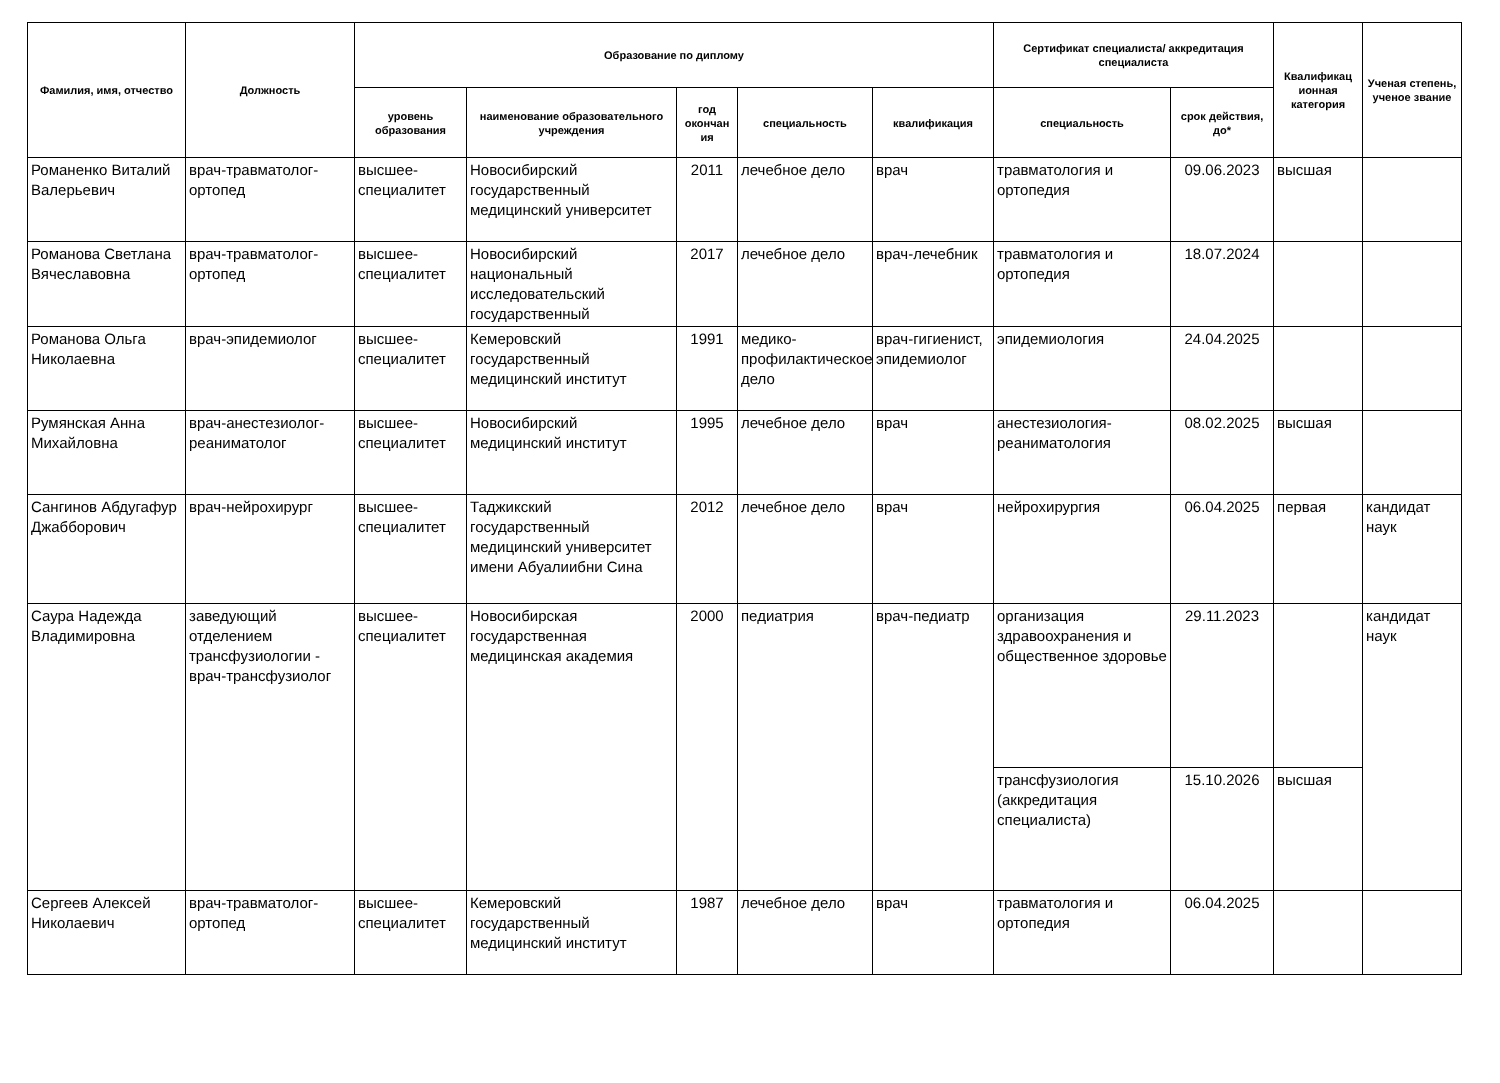| Фамилия, имя, отчество | Должность | Образование по диплому | | | | | Сертификат специалиста/ аккредитация специалиста | | Квалификац ионная категория | Ученая степень, ученое звание |
| --- | --- | --- | --- | --- | --- | --- | --- | --- | --- | --- |
| | | уровень образования | наименование образовательного учреждения | год окончан ия | специальность | квалификация | специальность | срок действия, до* | | |
| Романенко Виталий Валерьевич | врач-травматолог-ортопед | высшее-специалитет | Новосибирский государственный медицинский университет | 2011 | лечебное дело | врач | травматология и ортопедия | 09.06.2023 | высшая | |
| Романова Светлана Вячеславовна | врач-травматолог-ортопед | высшее-специалитет | Новосибирский национальный исследовательский государственный | 2017 | лечебное дело | врач-лечебник | травматология и ортопедия | 18.07.2024 | | |
| Романова Ольга Николаевна | врач-эпидемиолог | высшее-специалитет | Кемеровский государственный медицинский институт | 1991 | медико-профилактическое дело | врач-гигиенист, эпидемиолог | эпидемиология | 24.04.2025 | | |
| Румянская Анна Михайловна | врач-анестезиолог-реаниматолог | высшее-специалитет | Новосибирский медицинский институт | 1995 | лечебное дело | врач | анестезиология-реаниматология | 08.02.2025 | высшая | |
| Сангинов Абдугафур Джабборович | врач-нейрохирург | высшее-специалитет | Таджикский государственный медицинский университет имени Абуалиибни Сина | 2012 | лечебное дело | врач | нейрохирургия | 06.04.2025 | первая | кандидат наук |
| Саура Надежда Владимировна | заведующий отделением трансфузиологии - врач-трансфузиолог | высшее-специалитет | Новосибирская государственная медицинская академия | 2000 | педиатрия | врач-педиатр | организация здравоохранения и общественное здоровье | 29.11.2023 | | кандидат наук |
| | | | | | | | трансфузиология (аккредитация специалиста) | 15.10.2026 | высшая | |
| Сергеев Алексей Николаевич | врач-травматолог-ортопед | высшее-специалитет | Кемеровский государственный медицинский институт | 1987 | лечебное дело | врач | травматология и ортопедия | 06.04.2025 | | |